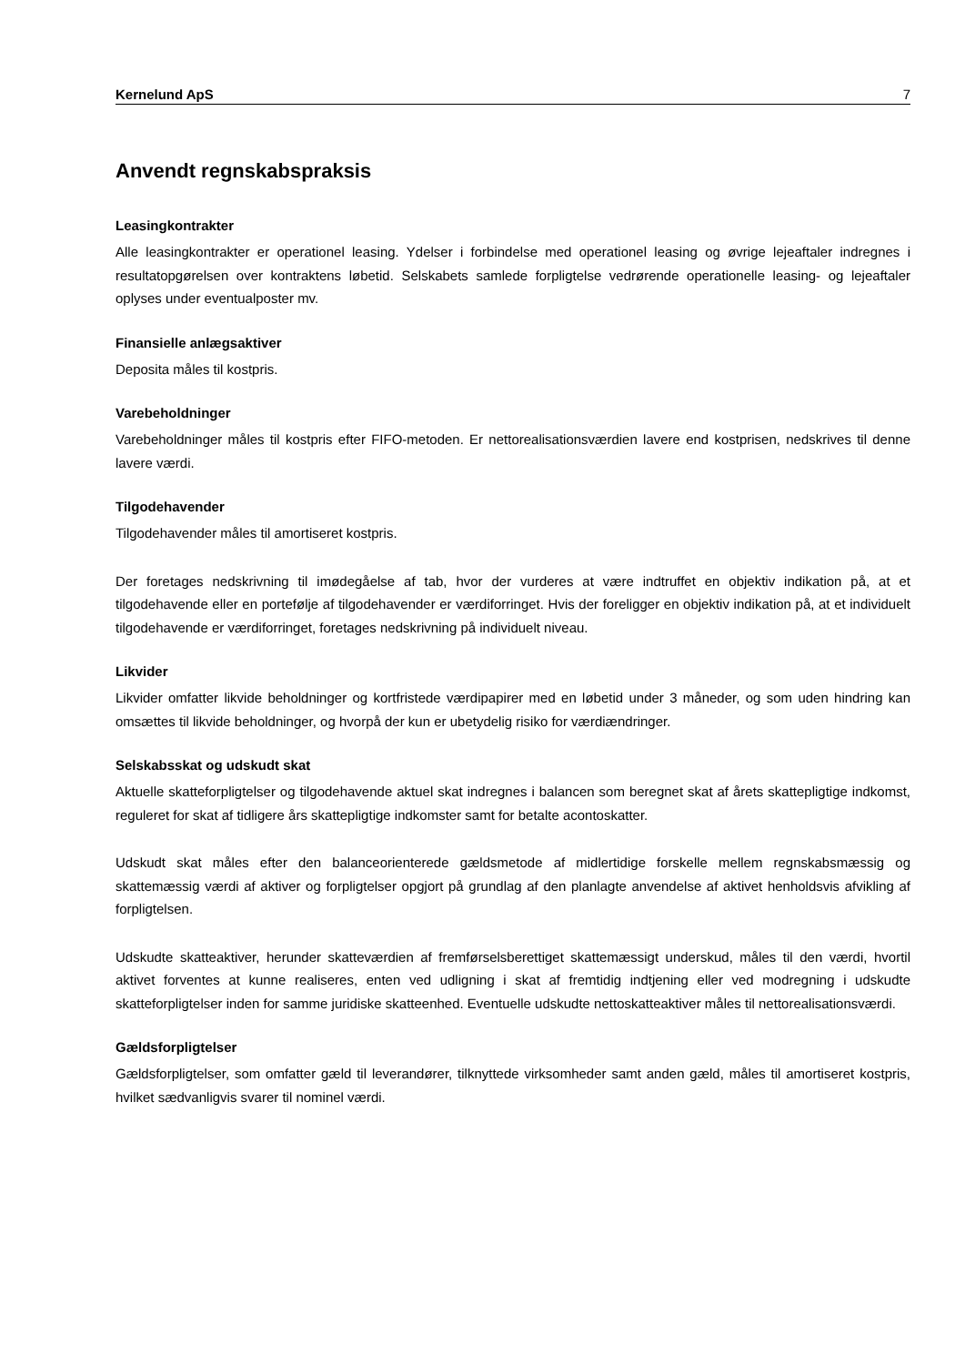Kernelund ApS 7
Anvendt regnskabspraksis
Leasingkontrakter
Alle leasingkontrakter er operationel leasing. Ydelser i forbindelse med operationel leasing og øvrige lejeaftaler indregnes i resultatopgørelsen over kontraktens løbetid. Selskabets samlede forpligtelse vedrørende operationelle leasing- og lejeaftaler oplyses under eventualposter mv.
Finansielle anlægsaktiver
Deposita måles til kostpris.
Varebeholdninger
Varebeholdninger måles til kostpris efter FIFO-metoden. Er nettorealisationsværdien lavere end kostprisen, nedskrives til denne lavere værdi.
Tilgodehavender
Tilgodehavender måles til amortiseret kostpris.
Der foretages nedskrivning til imødegåelse af tab, hvor der vurderes at være indtruffet en objektiv indikation på, at et tilgodehavende eller en portefølje af tilgodehavender er værdiforringet. Hvis der foreligger en objektiv indikation på, at et individuelt tilgodehavende er værdiforringet, foretages nedskrivning på individuelt niveau.
Likvider
Likvider omfatter likvide beholdninger og kortfristede værdipapirer med en løbetid under 3 måneder, og som uden hindring kan omsættes til likvide beholdninger, og hvorpå der kun er ubetydelig risiko for værdiændringer.
Selskabsskat og udskudt skat
Aktuelle skatteforpligtelser og tilgodehavende aktuel skat indregnes i balancen som beregnet skat af årets skattepligtige indkomst, reguleret for skat af tidligere års skattepligtige indkomster samt for betalte acontoskatter.
Udskudt skat måles efter den balanceorienterede gældsmetode af midlertidige forskelle mellem regnskabsmæssig og skattemæssig værdi af aktiver og forpligtelser opgjort på grundlag af den planlagte anvendelse af aktivet henholdsvis afvikling af forpligtelsen.
Udskudte skatteaktiver, herunder skatteværdien af fremførselsberettiget skattemæssigt underskud, måles til den værdi, hvortil aktivet forventes at kunne realiseres, enten ved udligning i skat af fremtidig indtjening eller ved modregning i udskudte skatteforpligtelser inden for samme juridiske skatteenhed. Eventuelle udskudte nettoskatteaktiver måles til nettorealisationsværdi.
Gældsforpligtelser
Gældsforpligtelser, som omfatter gæld til leverandører, tilknyttede virksomheder samt anden gæld, måles til amortiseret kostpris, hvilket sædvanligvis svarer til nominel værdi.